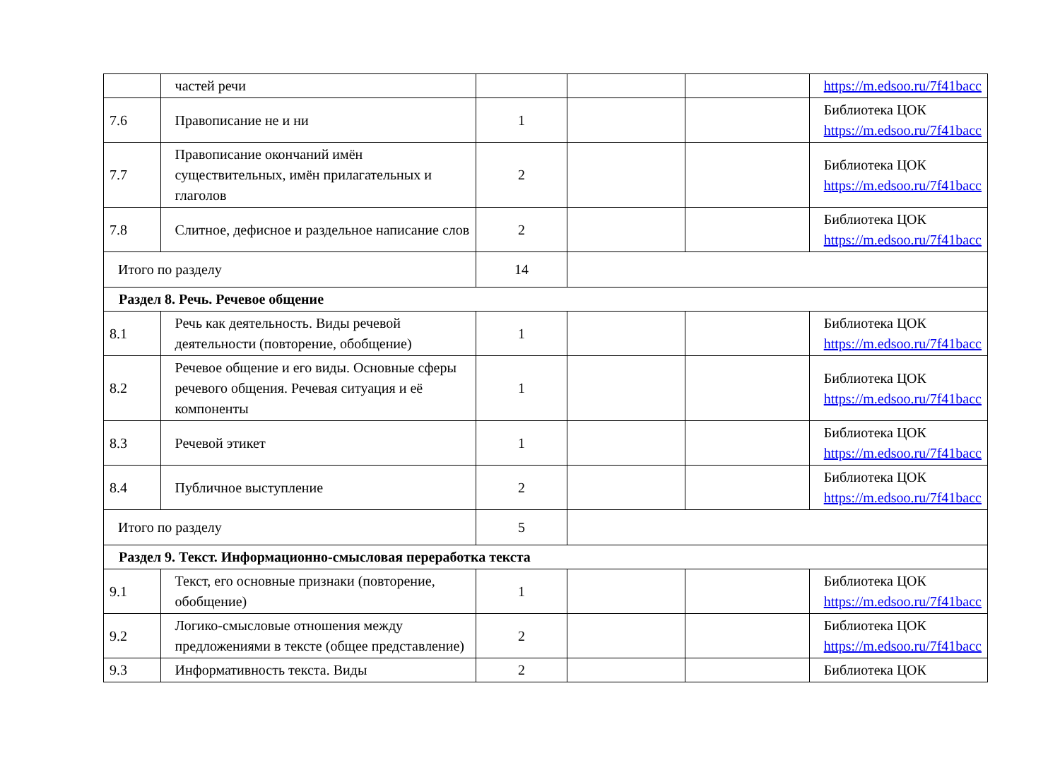| | частей речи | | | | https://m.edsoo.ru/7f41bacc |
| 7.6 | Правописание не и ни | 1 | | | Библиотека ЦОК https://m.edsoo.ru/7f41bacc |
| 7.7 | Правописание окончаний имён существительных, имён прилагательных и глаголов | 2 | | | Библиотека ЦОК https://m.edsoo.ru/7f41bacc |
| 7.8 | Слитное, дефисное и раздельное написание слов | 2 | | | Библиотека ЦОК https://m.edsoo.ru/7f41bacc |
| Итого по разделу | | 14 | | | |
| Раздел 8. Речь. Речевое общение | | | | | |
| 8.1 | Речь как деятельность. Виды речевой деятельности (повторение, обобщение) | 1 | | | Библиотека ЦОК https://m.edsoo.ru/7f41bacc |
| 8.2 | Речевое общение и его виды. Основные сферы речевого общения. Речевая ситуация и её компоненты | 1 | | | Библиотека ЦОК https://m.edsoo.ru/7f41bacc |
| 8.3 | Речевой этикет | 1 | | | Библиотека ЦОК https://m.edsoo.ru/7f41bacc |
| 8.4 | Публичное выступление | 2 | | | Библиотека ЦОК https://m.edsoo.ru/7f41bacc |
| Итого по разделу | | 5 | | | |
| Раздел 9. Текст. Информационно-смысловая переработка текста | | | | | |
| 9.1 | Текст, его основные признаки (повторение, обобщение) | 1 | | | Библиотека ЦОК https://m.edsoo.ru/7f41bacc |
| 9.2 | Логико-смысловые отношения между предложениями в тексте (общее представление) | 2 | | | Библиотека ЦОК https://m.edsoo.ru/7f41bacc |
| 9.3 | Информативность текста. Виды | 2 | | | Библиотека ЦОК |